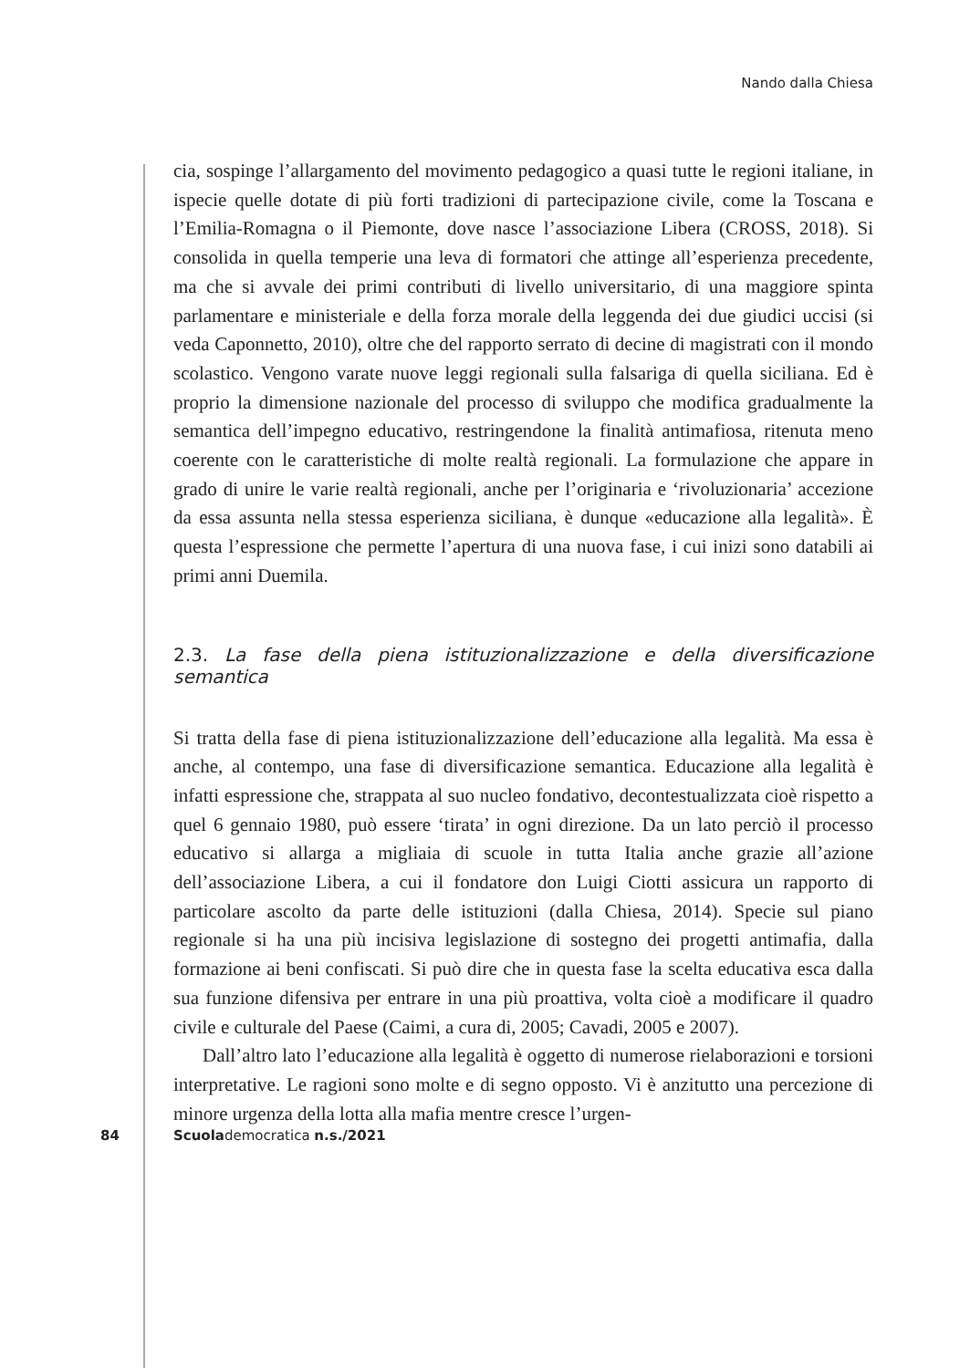Nando dalla Chiesa
cia, sospinge l’allargamento del movimento pedagogico a quasi tutte le regioni italiane, in ispecie quelle dotate di più forti tradizioni di partecipazione civile, come la Toscana e l’Emilia-Romagna o il Piemonte, dove nasce l’associazione Libera (CROSS, 2018). Si consolida in quella temperie una leva di formatori che attinge all’esperienza precedente, ma che si avvale dei primi contributi di livello universitario, di una maggiore spinta parlamentare e ministeriale e della forza morale della leggenda dei due giudici uccisi (si veda Caponnetto, 2010), oltre che del rapporto serrato di decine di magistrati con il mondo scolastico. Vengono varate nuove leggi regionali sulla falsariga di quella siciliana. Ed è proprio la dimensione nazionale del processo di sviluppo che modifica gradualmente la semantica dell’impegno educativo, restringendone la finalità antimafiosa, ritenuta meno coerente con le caratteristiche di molte realtà regionali. La formulazione che appare in grado di unire le varie realtà regionali, anche per l’originaria e ‘rivoluzionaria’ accezione da essa assunta nella stessa esperienza siciliana, è dunque «educazione alla legalità». È questa l’espressione che permette l’apertura di una nuova fase, i cui inizi sono databili ai primi anni Duemila.
2.3. La fase della piena istituzionalizzazione e della diversificazione semantica
Si tratta della fase di piena istituzionalizzazione dell’educazione alla legalità. Ma essa è anche, al contempo, una fase di diversificazione semantica. Educazione alla legalità è infatti espressione che, strappata al suo nucleo fondativo, decontestualizzata cioè rispetto a quel 6 gennaio 1980, può essere ‘tirata’ in ogni direzione. Da un lato perciò il processo educativo si allarga a migliaia di scuole in tutta Italia anche grazie all’azione dell’associazione Libera, a cui il fondatore don Luigi Ciotti assicura un rapporto di particolare ascolto da parte delle istituzioni (dalla Chiesa, 2014). Specie sul piano regionale si ha una più incisiva legislazione di sostegno dei progetti antimafia, dalla formazione ai beni confiscati. Si può dire che in questa fase la scelta educativa esca dalla sua funzione difensiva per entrare in una più proattiva, volta cioè a modificare il quadro civile e culturale del Paese (Caimi, a cura di, 2005; Cavadi, 2005 e 2007).
Dall’altro lato l’educazione alla legalità è oggetto di numerose rielaborazioni e torsioni interpretative. Le ragioni sono molte e di segno opposto. Vi è anzitutto una percezione di minore urgenza della lotta alla mafia mentre cresce l’urgen-
84 Scuolademocratica n.s./2021